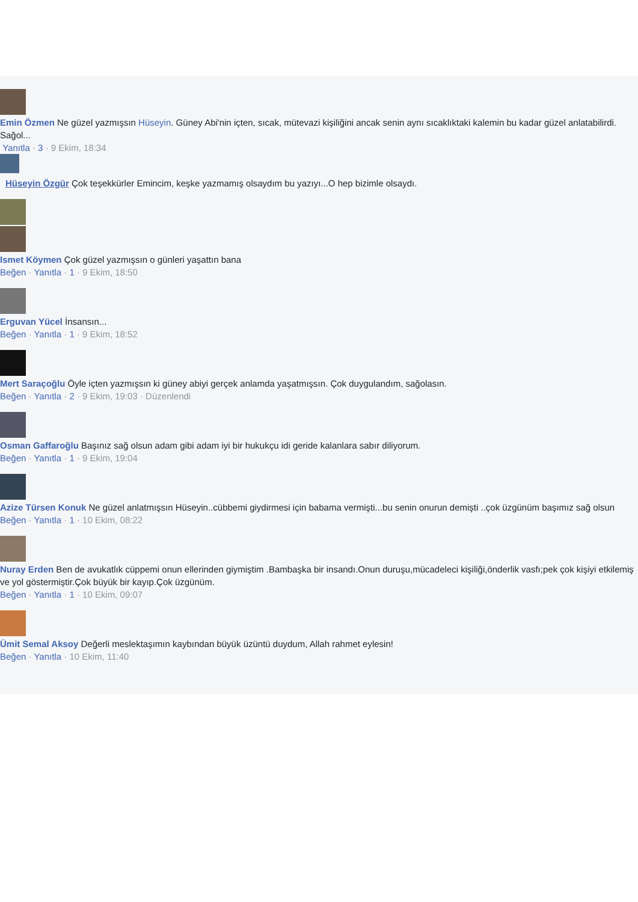Emin Özmen Ne güzel yazmışsın Hüseyin. Güney Abi'nin içten, sıcak, mütevazi kişiliğini ancak senin aynı sıcaklıktaki kalemin bu kadar güzel anlatabilirdi. Sağol...
Yanıtla · 3 · 9 Ekim, 18:34
Hüseyin Özgür Çok teşekkürler Emincim, keşke yazmamış olsaydım bu yazıyı...O hep bizimle olsaydı.
Ismet Köymen Çok güzel yazmışsın o günleri yaşattın bana
Beğen · Yanıtla · 1 · 9 Ekim, 18:50
Erguvan Yücel İnsansın...
Beğen · Yanıtla · 1 · 9 Ekim, 18:52
Mert Saraçoğlu Öyle içten yazmışsın ki güney abiyi gerçek anlamda yaşatmışsın. Çok duygulandım, sağolasın.
Beğen · Yanıtla · 2 · 9 Ekim, 19:03 · Düzenlendi
Osman Gaffaroğlu Başınız sağ olsun adam gibi adam iyi bir hukukçu idi geride kalanlara sabır diliyorum.
Beğen · Yanıtla · 1 · 9 Ekim, 19:04
Azize Türsen Konuk Ne güzel anlatmışsın Hüseyin..cübbemi giydirmesi için babama vermişti...bu senin onurun demişti ..çok üzgünüm başımız sağ olsun
Beğen · Yanıtla · 1 · 10 Ekim, 08:22
Nuray Erden Ben de avukatlık cüppemi onun ellerinden giymiştim .Bambaşka bir insandı.Onun duruşu,mücadeleci kişiliği,önderlik vasfı;pek çok kişiyi etkilemiş ve yol göstermiştir.Çok büyük bir kayıp.Çok üzgünüm.
Beğen · Yanıtla · 1 · 10 Ekim, 09:07
Ümit Semal Aksoy Değerli meslektaşımın kaybından büyük üzüntü duydum, Allah rahmet eylesin!
Beğen · Yanıtla · 10 Ekim, 11:40